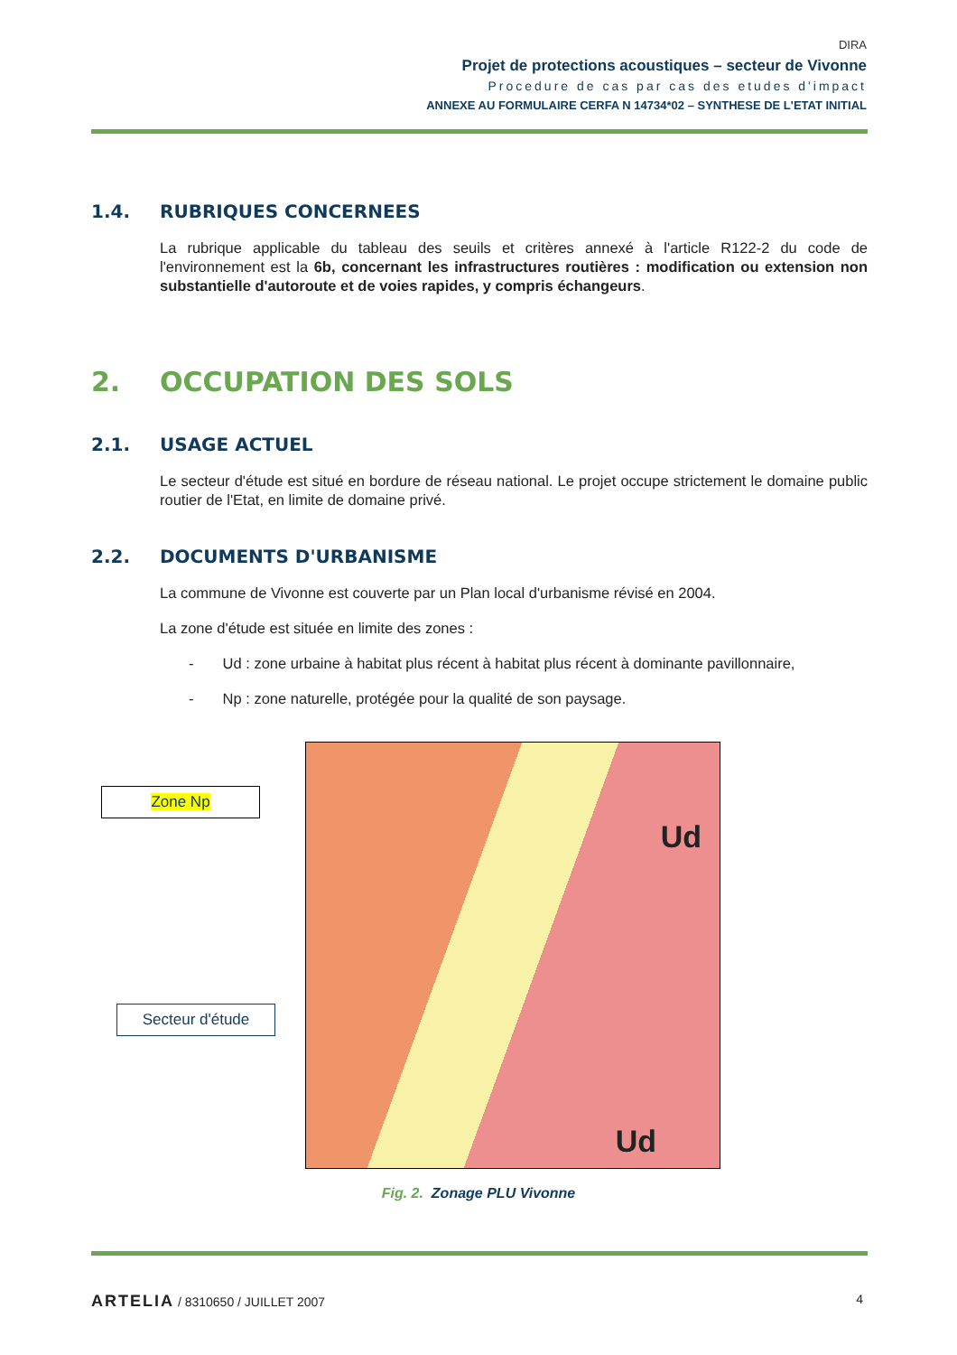DIRA
Projet de protections acoustiques – secteur de Vivonne
Procedure de cas par cas des etudes d'impact
ANNEXE AU FORMULAIRE CERFA N 14734*02 – SYNTHESE DE L'ETAT INITIAL
1.4. RUBRIQUES CONCERNEES
La rubrique applicable du tableau des seuils et critères annexé à l'article R122-2 du code de l'environnement est la 6b, concernant les infrastructures routières : modification ou extension non substantielle d'autoroute et de voies rapides, y compris échangeurs.
2. OCCUPATION DES SOLS
2.1. USAGE ACTUEL
Le secteur d'étude est situé en bordure de réseau national. Le projet occupe strictement le domaine public routier de l'Etat, en limite de domaine privé.
2.2. DOCUMENTS D'URBANISME
La commune de Vivonne est couverte par un Plan local d'urbanisme révisé en 2004.
La zone d'étude est située en limite des zones :
- Ud : zone urbaine à habitat plus récent à habitat plus récent à dominante pavillonnaire,
- Np : zone naturelle, protégée pour la qualité de son paysage.
Ud
Ud
Zone Np
Secteur d'étude
Fig. 2. Zonage PLU Vivonne
ARTELIA / 8310650 / JUILLET 2007 4